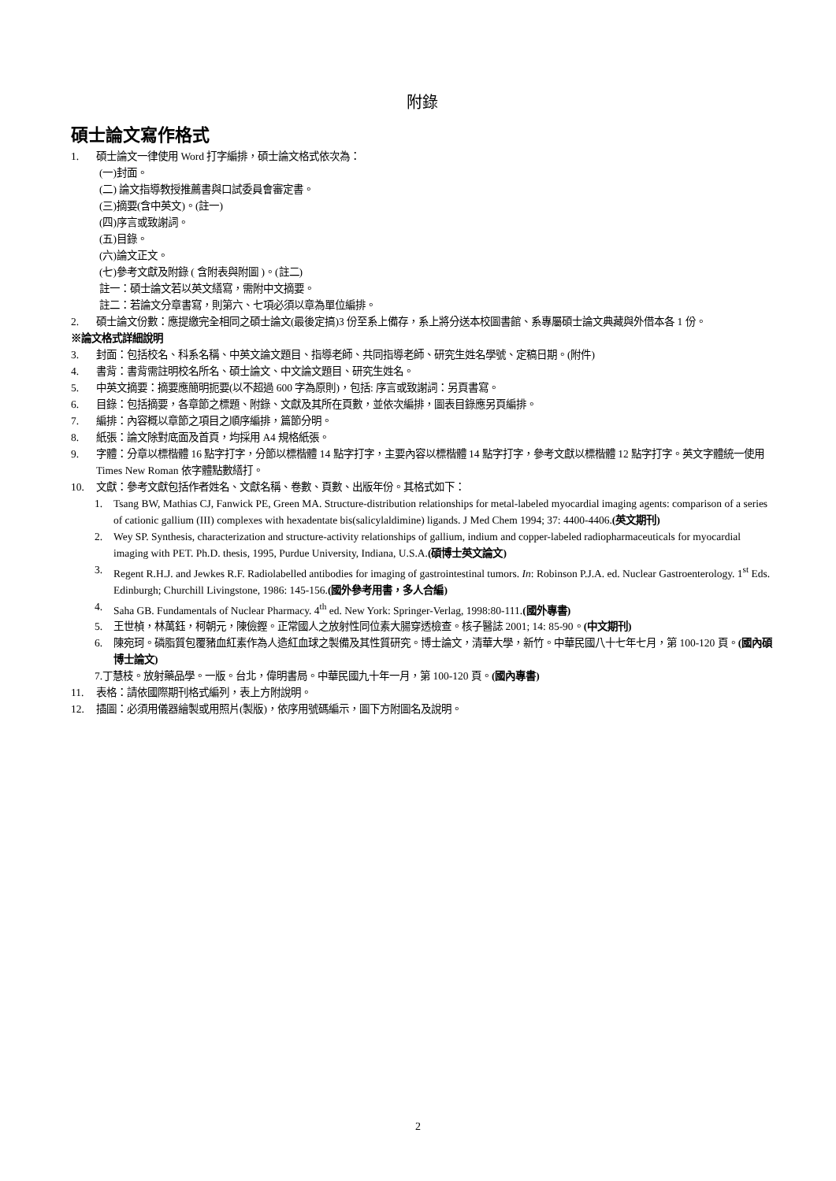附錄
碩士論文寫作格式
1. 碩士論文一律使用 Word 打字編排，碩士論文格式依次為：
(一)封面。
(二) 論文指導教授推薦書與口試委員會審定書。
(三)摘要(含中英文)。(註一)
(四)序言或致謝詞。
(五)目錄。
(六)論文正文。
(七)參考文獻及附錄 ( 含附表與附圖 )。(註二)
註一：碩士論文若以英文繕寫，需附中文摘要。
註二：若論文分章書寫，則第六、七項必須以章為單位編排。
2. 碩士論文份數：應提繳完全相同之碩士論文(最後定搞)3 份至系上備存，系上將分送本校圖書館、系專屬碩士論文典藏與外借本各 1 份。
※論文格式詳細說明
3. 封面：包括校名、科系名稱、中英文論文題目、指導老師、共同指導老師、研究生姓名學號、定稿日期。(附件)
4. 書背：書背需註明校名所名、碩士論文、中文論文題目、研究生姓名。
5. 中英文摘要：摘要應簡明扼要(以不超過 600 字為原則)，包括: 序言或致謝詞：另頁書寫。
6. 目錄：包括摘要，各章節之標題、附錄、文獻及其所在頁數，並依次編排，圖表目錄應另頁編排。
7. 編排：內容概以章節之項目之順序編排，篇節分明。
8. 紙張：論文除對底面及首頁，均採用 A4 規格紙張。
9. 字體：分章以標楷體 16 點字打字，分節以標楷體 14 點字打字，主要內容以標楷體 14 點字打字，參考文獻以標楷體 12 點字打字。英文字體統一使用 Times New Roman 依字體點數繕打。
10. 文獻：參考文獻包括作者姓名、文獻名稱、卷數、頁數、出版年份。其格式如下：
1. Tsang BW, Mathias CJ, Fanwick PE, Green MA. Structure-distribution relationships for metal-labeled myocardial imaging agents: comparison of a series of cationic gallium (III) complexes with hexadentate bis(salicylaldimine) ligands. J Med Chem 1994; 37: 4400-4406.(英文期刊)
2. Wey SP. Synthesis, characterization and structure-activity relationships of gallium, indium and copper-labeled radiopharmaceuticals for myocardial imaging with PET. Ph.D. thesis, 1995, Purdue University, Indiana, U.S.A.(碩博士英文論文)
3. Regent R.H.J. and Jewkes R.F. Radiolabelled antibodies for imaging of gastrointestinal tumors. In: Robinson P.J.A. ed. Nuclear Gastroenterology. 1<sup>st</sup> Eds. Edinburgh; Churchill Livingstone, 1986: 145-156.(國外參考用書，多人合編)
4. Saha GB. Fundamentals of Nuclear Pharmacy. 4<sup>th</sup> ed. New York: Springer-Verlag, 1998:80-111.(國外專書)
5. 王世楨，林萬鈺，柯朝元，陳儉鏗。正常國人之放射性同位素大腸穿透檢查。核子醫誌 2001; 14: 85-90。(中文期刊)
6. 陳宛珂。磷脂質包覆豬血紅素作為人造紅血球之製備及其性質研究。博士論文，清華大學，新竹。中華民國八十七年七月，第 100-120 頁。(國內碩博士論文)
7.丁慧枝。放射藥品學。一版。台北，偉明書局。中華民國九十年一月，第 100-120 頁。(國內專書)
11. 表格：請依國際期刊格式編列，表上方附說明。
12. 插圖：必須用儀器繪製或用照片(製版)，依序用號碼編示，圖下方附圖名及說明。
2